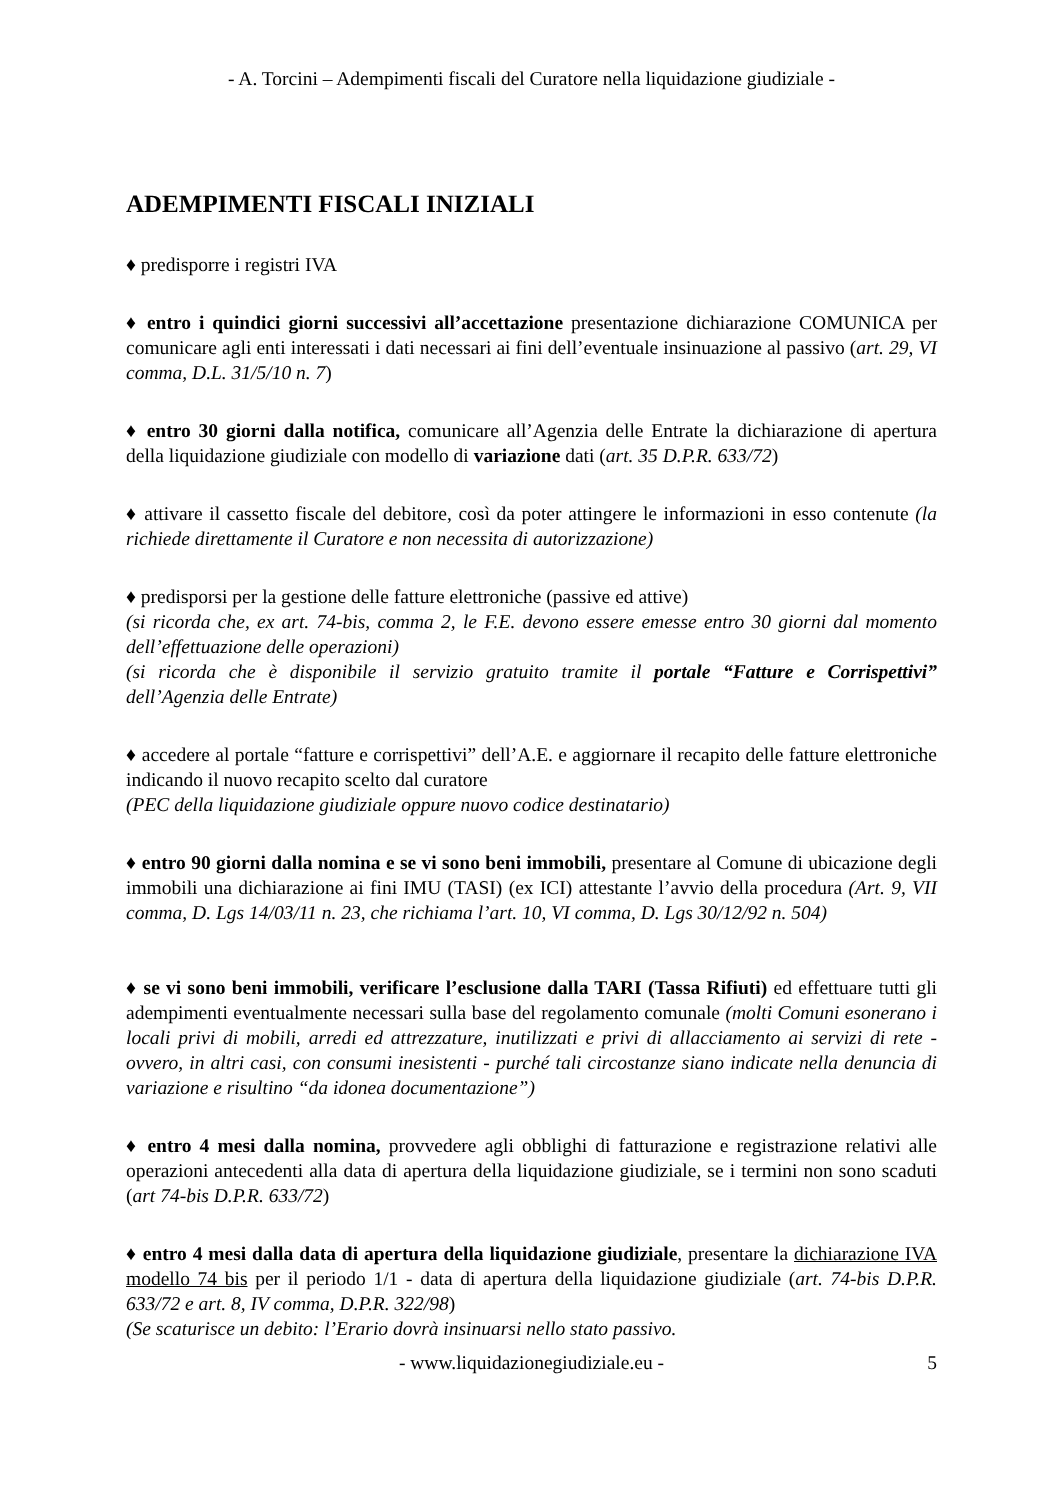- A. Torcini – Adempimenti fiscali del Curatore nella liquidazione giudiziale -
ADEMPIMENTI FISCALI INIZIALI
♦ predisporre i registri IVA
♦ entro i quindici giorni successivi all’accettazione presentazione dichiarazione COMUNICA per comunicare agli enti interessati i dati necessari ai fini dell’eventuale insinuazione al passivo (art. 29, VI comma, D.L. 31/5/10 n. 7)
♦ entro 30 giorni dalla notifica, comunicare all’Agenzia delle Entrate la dichiarazione di apertura della liquidazione giudiziale con modello di variazione dati (art. 35 D.P.R. 633/72)
♦ attivare il cassetto fiscale del debitore, così da poter attingere le informazioni in esso contenute (la richiede direttamente il Curatore e non necessita di autorizzazione)
♦ predisporsi per la gestione delle fatture elettroniche (passive ed attive)
(si ricorda che, ex art. 74-bis, comma 2, le F.E. devono essere emesse entro 30 giorni dal momento dell’effettuazione delle operazioni)
(si ricorda che è disponibile il servizio gratuito tramite il portale “Fatture e Corrispettivi” dell’Agenzia delle Entrate)
♦ accedere al portale “fatture e corrispettivi” dell’A.E. e aggiornare il recapito delle fatture elettroniche indicando il nuovo recapito scelto dal curatore
(PEC della liquidazione giudiziale oppure nuovo codice destinatario)
♦ entro 90 giorni dalla nomina e se vi sono beni immobili, presentare al Comune di ubicazione degli immobili una dichiarazione ai fini IMU (TASI) (ex ICI) attestante l’avvio della procedura (Art. 9, VII comma, D. Lgs 14/03/11 n. 23, che richiama l’art. 10, VI comma, D. Lgs 30/12/92 n. 504)
♦ se vi sono beni immobili, verificare l’esclusione dalla TARI (Tassa Rifiuti) ed effettuare tutti gli adempimenti eventualmente necessari sulla base del regolamento comunale (molti Comuni esonerano i locali privi di mobili, arredi ed attrezzature, inutilizzati e privi di allacciamento ai servizi di rete - ovvero, in altri casi, con consumi inesistenti - purché tali circostanze siano indicate nella denuncia di variazione e risultino “da idonea documentazione”)
♦ entro 4 mesi dalla nomina, provvedere agli obblighi di fatturazione e registrazione relativi alle operazioni antecedenti alla data di apertura della liquidazione giudiziale, se i termini non sono scaduti (art 74-bis D.P.R. 633/72)
♦ entro 4 mesi dalla data di apertura della liquidazione giudiziale, presentare la dichiarazione IVA modello 74 bis per il periodo 1/1 - data di apertura della liquidazione giudiziale (art. 74-bis D.P.R. 633/72 e art. 8, IV comma, D.P.R. 322/98)
(Se scaturisce un debito: l’Erario dovrà insinuarsi nello stato passivo.
- www.liquidazionegiudiziale.eu - 5